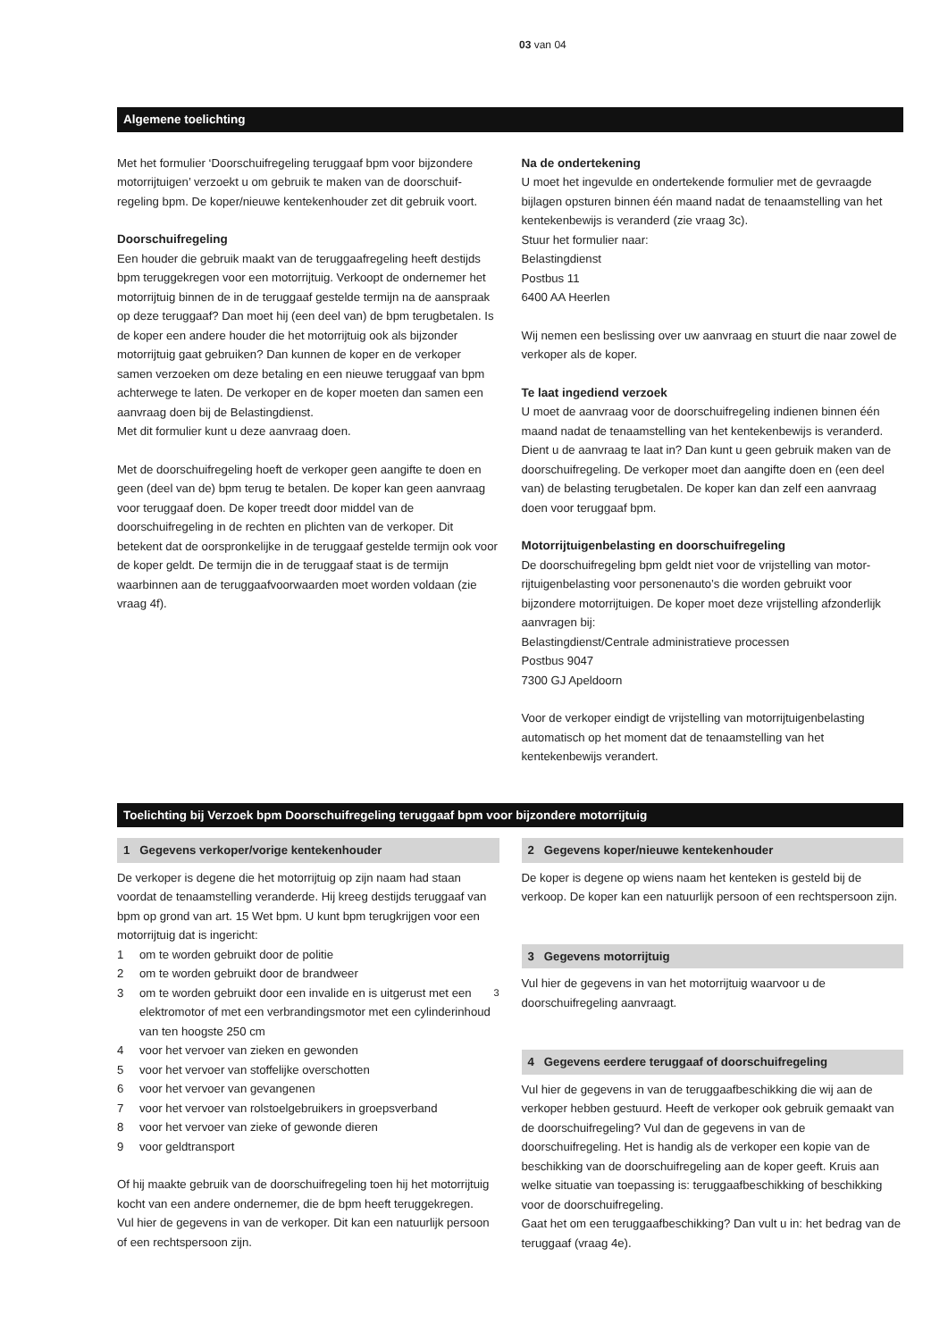03 van 04
Algemene toelichting
Met het formulier ‘Doorschuifregeling teruggaaf bpm voor bijzondere motorrijtuigen’ verzoekt u om gebruik te maken van de doorschuif­regeling bpm. De koper/nieuwe kentekenhouder zet dit gebruik voort.
Doorschuifregeling
Een houder die gebruik maakt van de teruggaafregeling heeft destijds bpm teruggekregen voor een motorrijtuig. Verkoopt de ondernemer het motorrijtuig binnen de in de teruggaaf gestelde termijn na de aanspraak op deze teruggaaf? Dan moet hij (een deel van) de bpm terugbetalen. Is de koper een andere houder die het motorrijtuig ook als bijzonder motorrijtuig gaat gebruiken? Dan kunnen de koper en de verkoper samen verzoeken om deze betaling en een nieuwe teruggaaf van bpm achterwege te laten. De verkoper en de koper moeten dan samen een aanvraag doen bij de Belastingdienst.
Met dit formulier kunt u deze aanvraag doen.
Met de doorschuifregeling hoeft de verkoper geen aangifte te doen en geen (deel van de) bpm terug te betalen. De koper kan geen aanvraag voor teruggaaf doen. De koper treedt door middel van de doorschuifregeling in de rechten en plichten van de verkoper. Dit betekent dat de oorspronkelijke in de teruggaaf gestelde termijn ook voor de koper geldt. De termijn die in de teruggaaf staat is de termijn waarbinnen aan de teruggaafvoorwaarden moet worden voldaan (zie vraag 4f).
Na de ondertekening
U moet het ingevulde en ondertekende formulier met de gevraagde bijlagen opsturen binnen één maand nadat de tenaamstelling van het kentekenbewijs is veranderd (zie vraag 3c).
Stuur het formulier naar:
Belastingdienst
Postbus 11
6400 AA Heerlen
Wij nemen een beslissing over uw aanvraag en stuurt die naar zowel de verkoper als de koper.
Te laat ingediend verzoek
U moet de aanvraag voor de doorschuifregeling indienen binnen één maand nadat de tenaamstelling van het kentekenbewijs is veranderd. Dient u de aanvraag te laat in? Dan kunt u geen gebruik maken van de doorschuifregeling. De verkoper moet dan aangifte doen en (een deel van) de belasting terugbetalen. De koper kan dan zelf een aanvraag doen voor teruggaaf bpm.
Motorrijtuigenbelasting en doorschuifregeling
De doorschuifregeling bpm geldt niet voor de vrijstelling van motor­rijtuigenbelasting voor personenauto’s die worden gebruikt voor bijzondere motorrijtuigen. De koper moet deze vrijstelling afzonderlijk aanvragen bij:
Belastingdienst/Centrale administratieve processen
Postbus 9047
7300 GJ Apeldoorn
Voor de verkoper eindigt de vrijstelling van motorrijtuigenbelasting automatisch op het moment dat de tenaamstelling van het kentekenbewijs verandert.
Toelichting bij Verzoek bpm Doorschuifregeling teruggaaf bpm voor bijzondere motorrijtuig
1 Gegevens verkoper/vorige kentekenhouder
De verkoper is degene die het motorrijtuig op zijn naam had staan voordat de tenaamstelling veranderde. Hij kreeg destijds teruggaaf van bpm op grond van art. 15 Wet bpm. U kunt bpm terugkrijgen voor een motorrijtuig dat is ingericht:
1 om te worden gebruikt door de politie
2 om te worden gebruikt door de brandweer
3 om te worden gebruikt door een invalide en is uitgerust met een elektromotor of met een verbrandingsmotor met een cylinderinhoud van ten hoogste 250 cm<sup>3</sup>
4 voor het vervoer van zieken en gewonden
5 voor het vervoer van stoffelijke overschotten
6 voor het vervoer van gevangenen
7 voor het vervoer van rolstoelgebruikers in groepsverband
8 voor het vervoer van zieke of gewonde dieren
9 voor geldtransport
Of hij maakte gebruik van de doorschuifregeling toen hij het motorrijtuig kocht van een andere ondernemer, die de bpm heeft teruggekregen.
Vul hier de gegevens in van de verkoper. Dit kan een natuurlijk persoon of een rechtspersoon zijn.
2 Gegevens koper/nieuwe kentekenhouder
De koper is degene op wiens naam het kenteken is gesteld bij de verkoop. De koper kan een natuurlijk persoon of een rechts­persoon zijn.
3 Gegevens motorrijtuig
Vul hier de gegevens in van het motorrijtuig waarvoor u de doorschuifregeling aanvraagt.
4 Gegevens eerdere teruggaaf of doorschuifregeling
Vul hier de gegevens in van de teruggaafbeschikking die wij aan de verkoper hebben gestuurd. Heeft de verkoper ook gebruik gemaakt van de doorschuifregeling? Vul dan de gegevens in van de doorschuifregeling. Het is handig als de verkoper een kopie van de beschikking van de doorschuifregeling aan de koper geeft. Kruis aan welke situatie van toepassing is: teruggaafbeschikking of beschikking voor de doorschuifregeling.
Gaat het om een teruggaafbeschikking? Dan vult u in: het bedrag van de teruggaaf (vraag 4e).